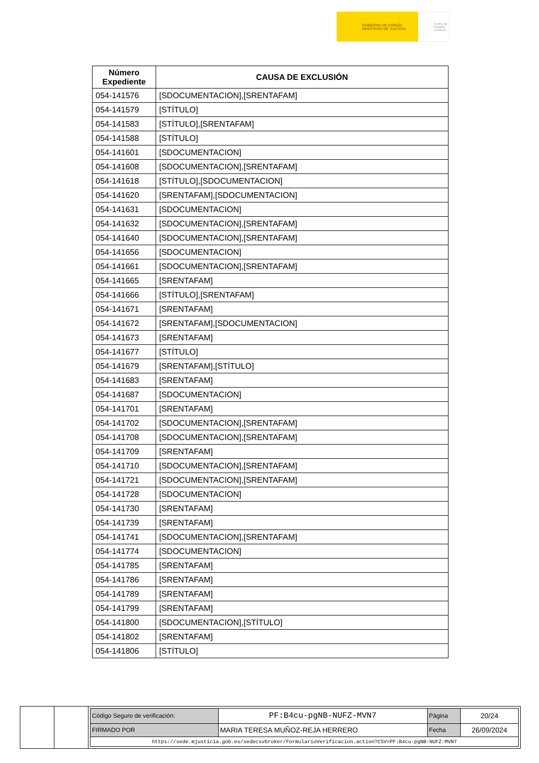GOBIERNO DE ESPAÑA MINISTERIO DE JUSTICIA
Centro de Estudios Jurídicos
| Número Expediente | CAUSA DE EXCLUSIÓN |
| --- | --- |
| 054-141576 | [SDOCUMENTACION],[SRENTAFAM] |
| 054-141579 | [STÍTULO] |
| 054-141583 | [STÍTULO],[SRENTAFAM] |
| 054-141588 | [STÍTULO] |
| 054-141601 | [SDOCUMENTACION] |
| 054-141608 | [SDOCUMENTACION],[SRENTAFAM] |
| 054-141618 | [STÍTULO],[SDOCUMENTACION] |
| 054-141620 | [SRENTAFAM],[SDOCUMENTACION] |
| 054-141631 | [SDOCUMENTACION] |
| 054-141632 | [SDOCUMENTACION],[SRENTAFAM] |
| 054-141640 | [SDOCUMENTACION],[SRENTAFAM] |
| 054-141656 | [SDOCUMENTACION] |
| 054-141661 | [SDOCUMENTACION],[SRENTAFAM] |
| 054-141665 | [SRENTAFAM] |
| 054-141666 | [STÍTULO],[SRENTAFAM] |
| 054-141671 | [SRENTAFAM] |
| 054-141672 | [SRENTAFAM],[SDOCUMENTACION] |
| 054-141673 | [SRENTAFAM] |
| 054-141677 | [STÍTULO] |
| 054-141679 | [SRENTAFAM],[STÍTULO] |
| 054-141683 | [SRENTAFAM] |
| 054-141687 | [SDOCUMENTACION] |
| 054-141701 | [SRENTAFAM] |
| 054-141702 | [SDOCUMENTACION],[SRENTAFAM] |
| 054-141708 | [SDOCUMENTACION],[SRENTAFAM] |
| 054-141709 | [SRENTAFAM] |
| 054-141710 | [SDOCUMENTACION],[SRENTAFAM] |
| 054-141721 | [SDOCUMENTACION],[SRENTAFAM] |
| 054-141728 | [SDOCUMENTACION] |
| 054-141730 | [SRENTAFAM] |
| 054-141739 | [SRENTAFAM] |
| 054-141741 | [SDOCUMENTACION],[SRENTAFAM] |
| 054-141774 | [SDOCUMENTACION] |
| 054-141785 | [SRENTAFAM] |
| 054-141786 | [SRENTAFAM] |
| 054-141789 | [SRENTAFAM] |
| 054-141799 | [SRENTAFAM] |
| 054-141800 | [SDOCUMENTACION],[STÍTULO] |
| 054-141802 | [SRENTAFAM] |
| 054-141806 | [STÍTULO] |
| Código Seguro de verificación: | PF:B4cu-pgNB-NUFZ-MVN7 | Página | 20/24 |
| FIRMADO POR | MARIA TERESA MUÑOZ-REJA HERRERO | Fecha | 26/09/2024 |
| https://sede.mjusticia.gob.es/sedecsvbroker/FormularioVerificacion.action?CSV=PF:B4cu-pgNB-NUFZ-MVN7 | | | |